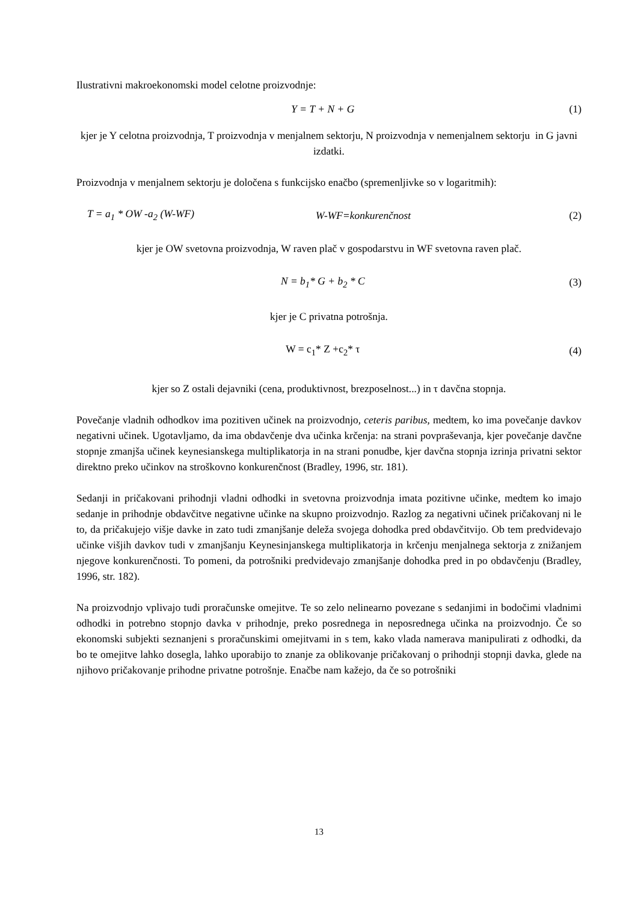Ilustrativni makroekonomski model celotne proizvodnje:
Y = T + N + G (1)
kjer je Y celotna proizvodnja, T proizvodnja v menjalnem sektorju, N proizvodnja v nemenjalnem sektorju in G javni izdatki.
Proizvodnja v menjalnem sektorju je določena s funkcijsko enačbo (spremenljivke so v logaritmih):
T = a<sub>1</sub> * OW -a<sub>2</sub> (W-WF) W-WF=konkurenčnost (2)
kjer je OW svetovna proizvodnja, W raven plač v gospodarstvu in WF svetovna raven plač.
N = b<sub>1</sub>* G + b<sub>2</sub> * C (3)
kjer je C privatna potrošnja.
W = c<sub>1</sub>* Z +c<sub>2</sub>* τ (4)
kjer so Z ostali dejavniki (cena, produktivnost, brezposelnost...) in τ davčna stopnja.
Povečanje vladnih odhodkov ima pozitiven učinek na proizvodnjo, ceteris paribus, medtem, ko ima povečanje davkov negativni učinek. Ugotavljamo, da ima obdavčenje dva učinka krčenja: na strani povpraševanja, kjer povečanje davčne stopnje zmanjša učinek keynesianskega multiplikatorja in na strani ponudbe, kjer davčna stopnja izrinja privatni sektor direktno preko učinkov na stroškovno konkurenčnost (Bradley, 1996, str. 181).
Sedanji in pričakovani prihodnji vladni odhodki in svetovna proizvodnja imata pozitivne učinke, medtem ko imajo sedanje in prihodnje obdavčitve negativne učinke na skupno proizvodnjo. Razlog za negativni učinek pričakovanj ni le to, da pričakujejo višje davke in zato tudi zmanjšanje deleža svojega dohodka pred obdavčitvijo. Ob tem predvidevajo učinke višjih davkov tudi v zmanjšanju Keynesinjanskega multiplikatorja in krčenju menjalnega sektorja z znižanjem njegove konkurenčnosti. To pomeni, da potrošniki predvidevajo zmanjšanje dohodka pred in po obdavčenju (Bradley, 1996, str. 182).
Na proizvodnjo vplivajo tudi proračunske omejitve. Te so zelo nelinearno povezane s sedanjimi in bodočimi vladnimi odhodki in potrebno stopnjo davka v prihodnje, preko posrednega in neposrednega učinka na proizvodnjo. Če so ekonomski subjekti seznanjeni s proračunskimi omejitvami in s tem, kako vlada namerava manipulirati z odhodki, da bo te omejitve lahko dosegla, lahko uporabijo to znanje za oblikovanje pričakovanj o prihodnji stopnji davka, glede na njihovo pričakovanje prihodne privatne potrošnje. Enačbe nam kažejo, da če so potrošniki
13